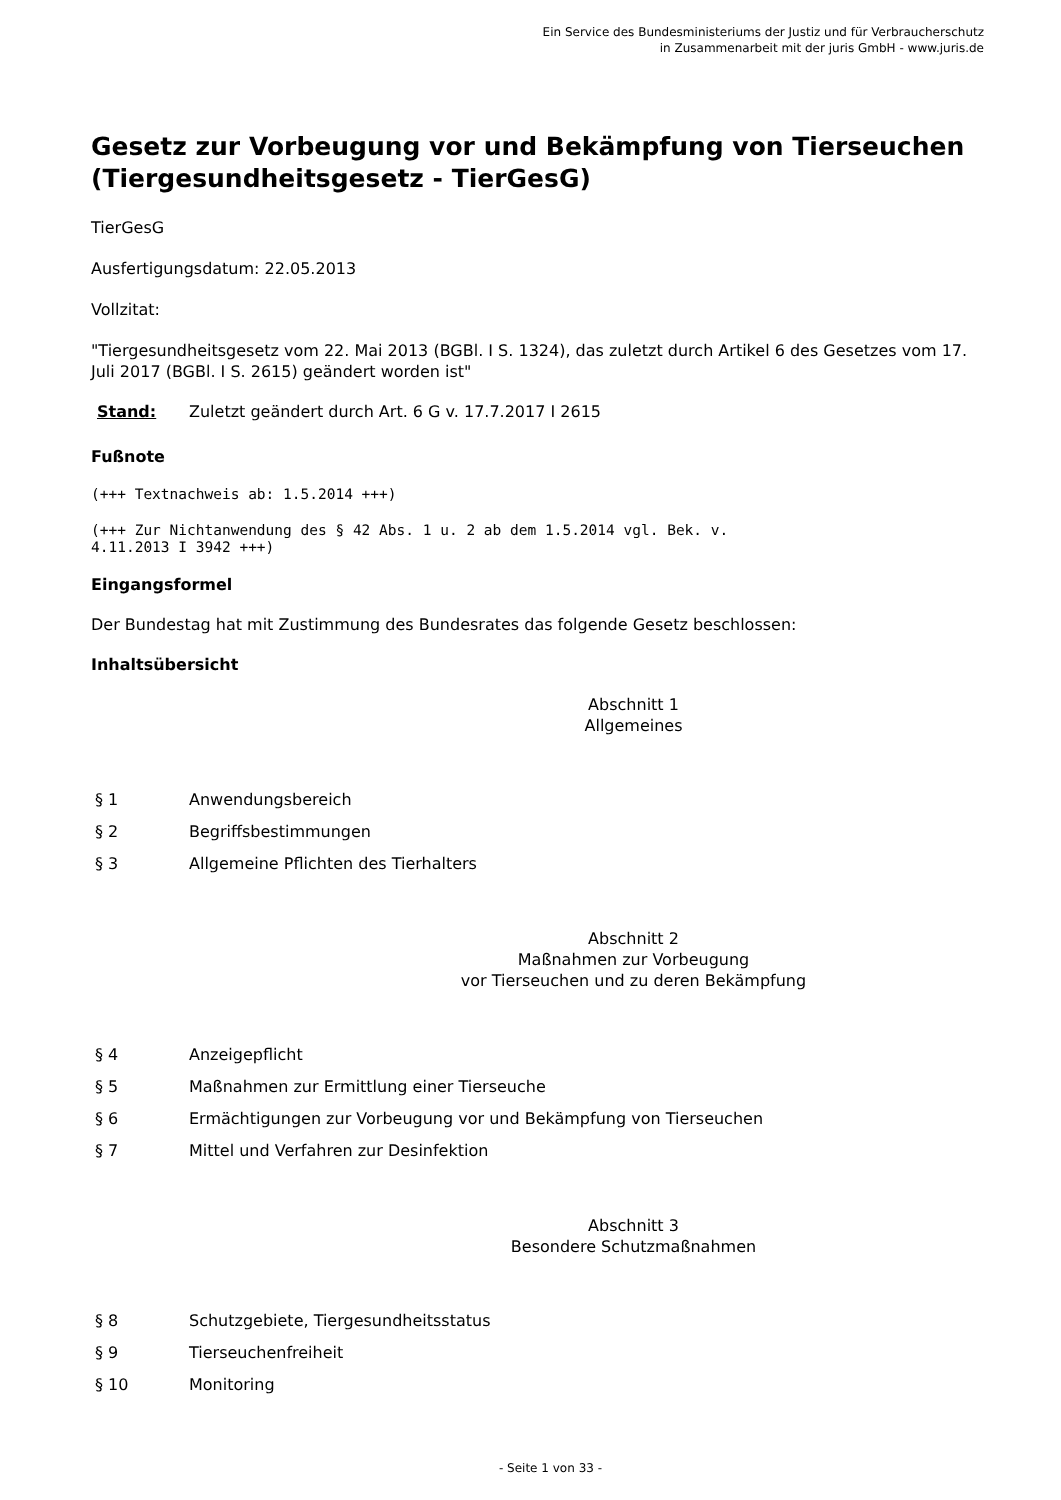Ein Service des Bundesministeriums der Justiz und für Verbraucherschutz
in Zusammenarbeit mit der juris GmbH - www.juris.de
Gesetz zur Vorbeugung vor und Bekämpfung von Tierseuchen (Tiergesundheitsgesetz - TierGesG)
TierGesG
Ausfertigungsdatum: 22.05.2013
Vollzitat:
"Tiergesundheitsgesetz vom 22. Mai 2013 (BGBl. I S. 1324), das zuletzt durch Artikel 6 des Gesetzes vom 17. Juli 2017 (BGBl. I S. 2615) geändert worden ist"
Stand: Zuletzt geändert durch Art. 6 G v. 17.7.2017 I 2615
Fußnote
(+++ Textnachweis ab: 1.5.2014 +++)
(+++ Zur Nichtanwendung des § 42 Abs. 1 u. 2 ab dem 1.5.2014 vgl. Bek. v.
4.11.2013 I 3942 +++)
Eingangsformel
Der Bundestag hat mit Zustimmung des Bundesrates das folgende Gesetz beschlossen:
Inhaltsübersicht
Abschnitt 1
Allgemeines
| § 1 | Anwendungsbereich |
| § 2 | Begriffsbestimmungen |
| § 3 | Allgemeine Pflichten des Tierhalters |
Abschnitt 2
Maßnahmen zur Vorbeugung
vor Tierseuchen und zu deren Bekämpfung
| § 4 | Anzeigepflicht |
| § 5 | Maßnahmen zur Ermittlung einer Tierseuche |
| § 6 | Ermächtigungen zur Vorbeugung vor und Bekämpfung von Tierseuchen |
| § 7 | Mittel und Verfahren zur Desinfektion |
Abschnitt 3
Besondere Schutzmaßnahmen
| § 8 | Schutzgebiete, Tiergesundheitsstatus |
| § 9 | Tierseuchenfreiheit |
| § 10 | Monitoring |
- Seite 1 von 33 -